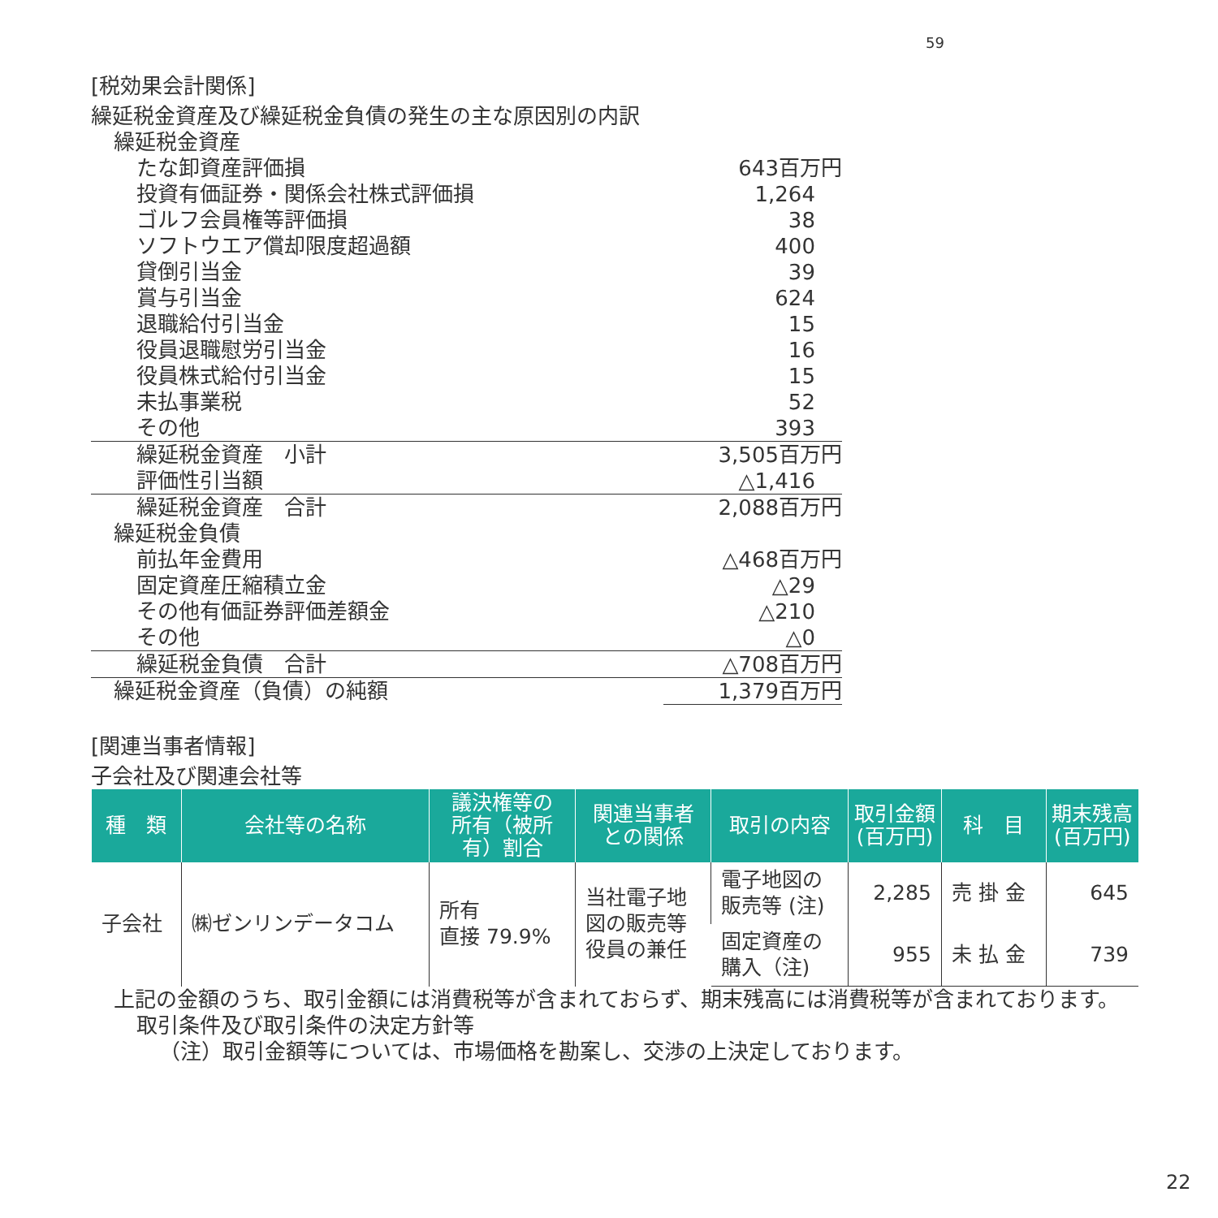59
[税効果会計関係]
繰延税金資産及び繰延税金負債の発生の主な原因別の内訳
| 繰延税金資産 | |
| たな卸資産評価損 | 643百万円 |
| 投資有価証券・関係会社株式評価損 | 1,264 |
| ゴルフ会員権等評価損 | 38 |
| ソフトウエア償却限度超過額 | 400 |
| 貸倒引当金 | 39 |
| 賞与引当金 | 624 |
| 退職給付引当金 | 15 |
| 役員退職慰労引当金 | 16 |
| 役員株式給付引当金 | 15 |
| 未払事業税 | 52 |
| その他 | 393 |
| 繰延税金資産 小計 | 3,505百万円 |
| 評価性引当額 | △1,416 |
| 繰延税金資産 合計 | 2,088百万円 |
| 繰延税金負債 | |
| 前払年金費用 | △468百万円 |
| 固定資産圧縮積立金 | △29 |
| その他有価証券評価差額金 | △210 |
| その他 | △0 |
| 繰延税金負債 合計 | △708百万円 |
| 繰延税金資産（負債）の純額 | 1,379百万円 |
[関連当事者情報]
子会社及び関連会社等
| 種 類 | 会社等の名称 | 議決権等の 所有（被所 有）割合 | 関連当事者 との関係 | 取引の内容 | 取引金額 (百万円) | 科 目 | 期末残高 (百万円) |
| --- | --- | --- | --- | --- | --- | --- | --- |
| 子会社 | ㈱ゼンリンデータコム | 所有 直接 79.9% | 当社電子地 図の販売等 役員の兼任 | 電子地図の 販売等 (注) | 2,285 | 売 掛 金 | 645 |
| | | | | 固定資産の 購入（注) | 955 | 未 払 金 | 739 |
上記の金額のうち、取引金額には消費税等が含まれておらず、期末残高には消費税等が含まれております。
取引条件及び取引条件の決定方針等
（注）取引金額等については、市場価格を勘案し、交渉の上決定しております。
22